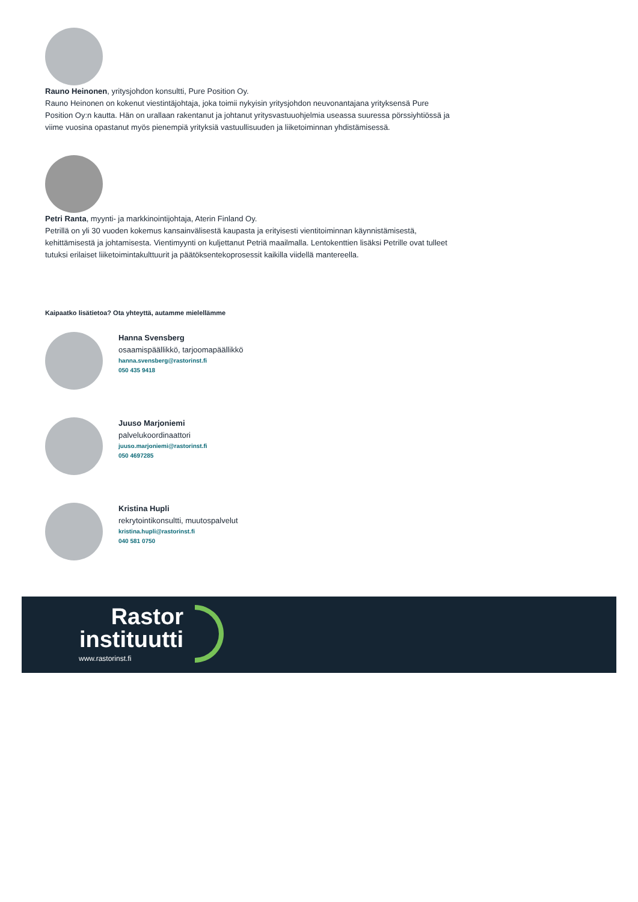Rauno Heinonen, yritysjohdon konsultti, Pure Position Oy.
Rauno Heinonen on kokenut viestintäjohtaja, joka toimii nykyisin yritysjohdon neuvonantajana yrityksensä Pure Position Oy:n kautta. Hän on urallaan rakentanut ja johtanut yritysvastuuohjelmia useassa suuressa pörssiyhtiössä ja viime vuosina opastanut myös pienempiä yrityksiä vastuullisuuden ja liiketoiminnan yhdistämisessä.
Petri Ranta, myynti- ja markkinointijohtaja, Aterin Finland Oy.
Petrillä on yli 30 vuoden kokemus kansainvälisestä kaupasta ja erityisesti vientitoiminnan käynnistämisestä, kehittämisestä ja johtamisesta. Vientimyynti on kuljettanut Petriä maailmalla. Lentokenttien lisäksi Petrille ovat tulleet tutuksi erilaiset liiketoimintakulttuurit ja päätöksentekoprosessit kaikilla viidellä mantereella.
Kaipaatko lisätietoa? Ota yhteyttä, autamme mielellämme
Hanna Svensberg
osaamispäällikkö, tarjoomapäällikkö
hanna.svensberg@rastorinst.fi
050 435 9418
Juuso Marjoniemi
palvelukoordinaattori
juuso.marjoniemi@rastorinst.fi
050 4697285
Kristina Hupli
rekrytointikonsultti, muutospalvelut
kristina.hupli@rastorinst.fi
040 581 0750
Rastor
instituutti
www.rastorinst.fi